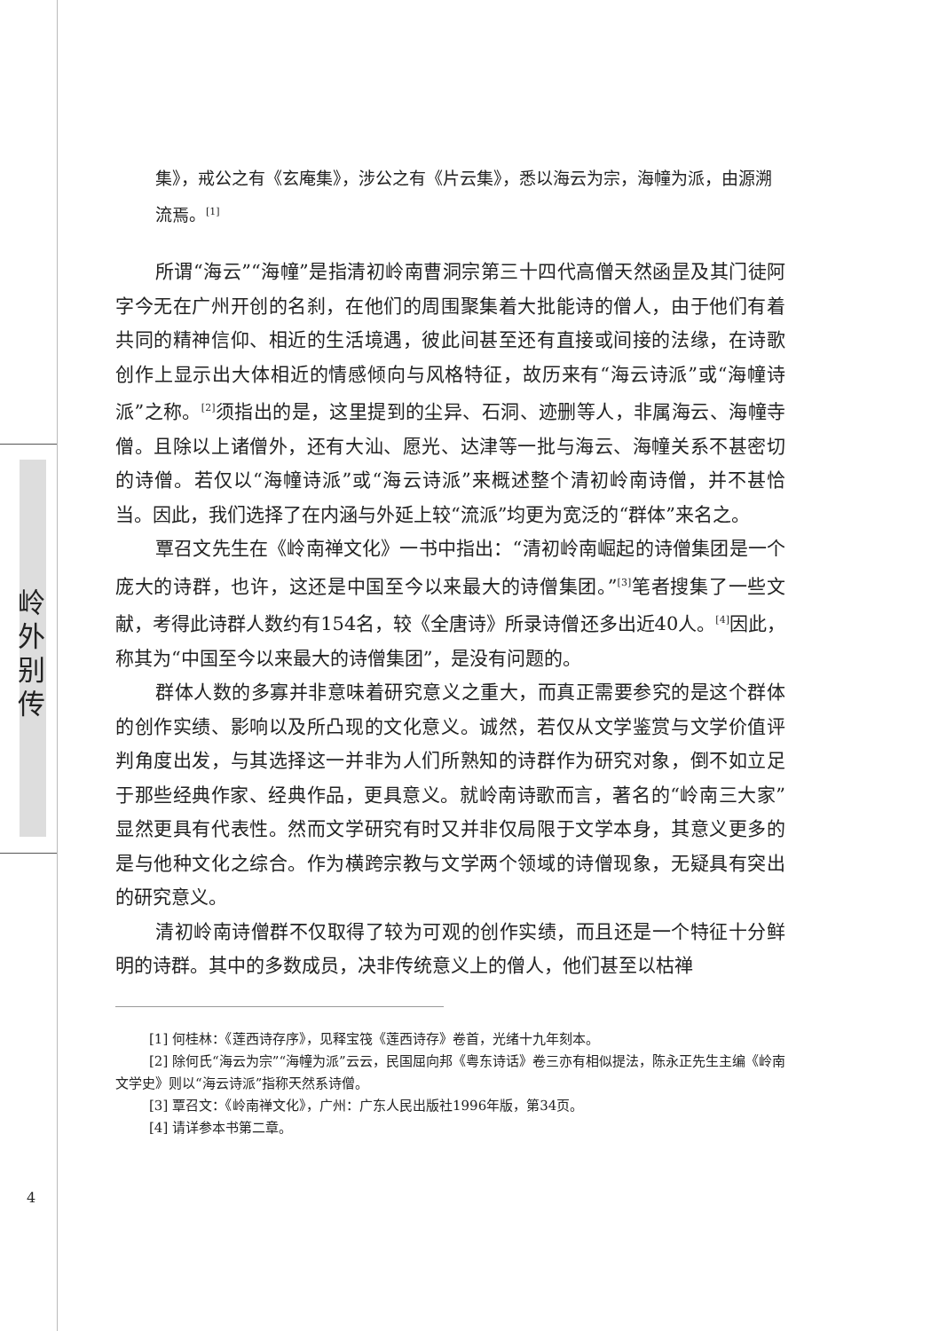岭
外
别
传
集》，戒公之有《玄庵集》，涉公之有《片云集》，悉以海云为宗，海幢为派，由源溯流焉。<sup>[1]</sup>
所谓“海云”“海幢”是指清初岭南曹洞宗第三十四代高僧天然函昰及其门徒阿字今无在广州开创的名刹，在他们的周围聚集着大批能诗的僧人，由于他们有着共同的精神信仰、相近的生活境遇，彼此间甚至还有直接或间接的法缘，在诗歌创作上显示出大体相近的情感倾向与风格特征，故历来有“海云诗派”或“海幢诗派”之称。<sup>[2]</sup>须指出的是，这里提到的尘异、石洞、迹删等人，非属海云、海幢寺僧。且除以上诸僧外，还有大汕、愿光、达津等一批与海云、海幢关系不甚密切的诗僧。若仅以“海幢诗派”或“海云诗派”来概述整个清初岭南诗僧，并不甚恰当。因此，我们选择了在内涵与外延上较“流派”均更为宽泛的“群体”来名之。
覃召文先生在《岭南禅文化》一书中指出：“清初岭南崛起的诗僧集团是一个庞大的诗群，也许，这还是中国至今以来最大的诗僧集团。”<sup>[3]</sup>笔者搜集了一些文献，考得此诗群人数约有154名，较《全唐诗》所录诗僧还多出近40人。<sup>[4]</sup>因此，称其为“中国至今以来最大的诗僧集团”，是没有问题的。
群体人数的多寡并非意味着研究意义之重大，而真正需要参究的是这个群体的创作实绩、影响以及所凸现的文化意义。诚然，若仅从文学鉴赏与文学价值评判角度出发，与其选择这一并非为人们所熟知的诗群作为研究对象，倒不如立足于那些经典作家、经典作品，更具意义。就岭南诗歌而言，著名的“岭南三大家”显然更具有代表性。然而文学研究有时又并非仅局限于文学本身，其意义更多的是与他种文化之综合。作为横跨宗教与文学两个领域的诗僧现象，无疑具有突出的研究意义。
清初岭南诗僧群不仅取得了较为可观的创作实绩，而且还是一个特征十分鲜明的诗群。其中的多数成员，决非传统意义上的僧人，他们甚至以枯禅
[1] 何桂林：《莲西诗存序》，见释宝筏《莲西诗存》卷首，光绪十九年刻本。
[2] 除何氏“海云为宗”“海幢为派”云云，民国屈向邦《粤东诗话》卷三亦有相似提法，陈永正先生主编《岭南文学史》则以“海云诗派”指称天然系诗僧。
[3] 覃召文：《岭南禅文化》，广州：广东人民出版社1996年版，第34页。
[4] 请详参本书第二章。
4